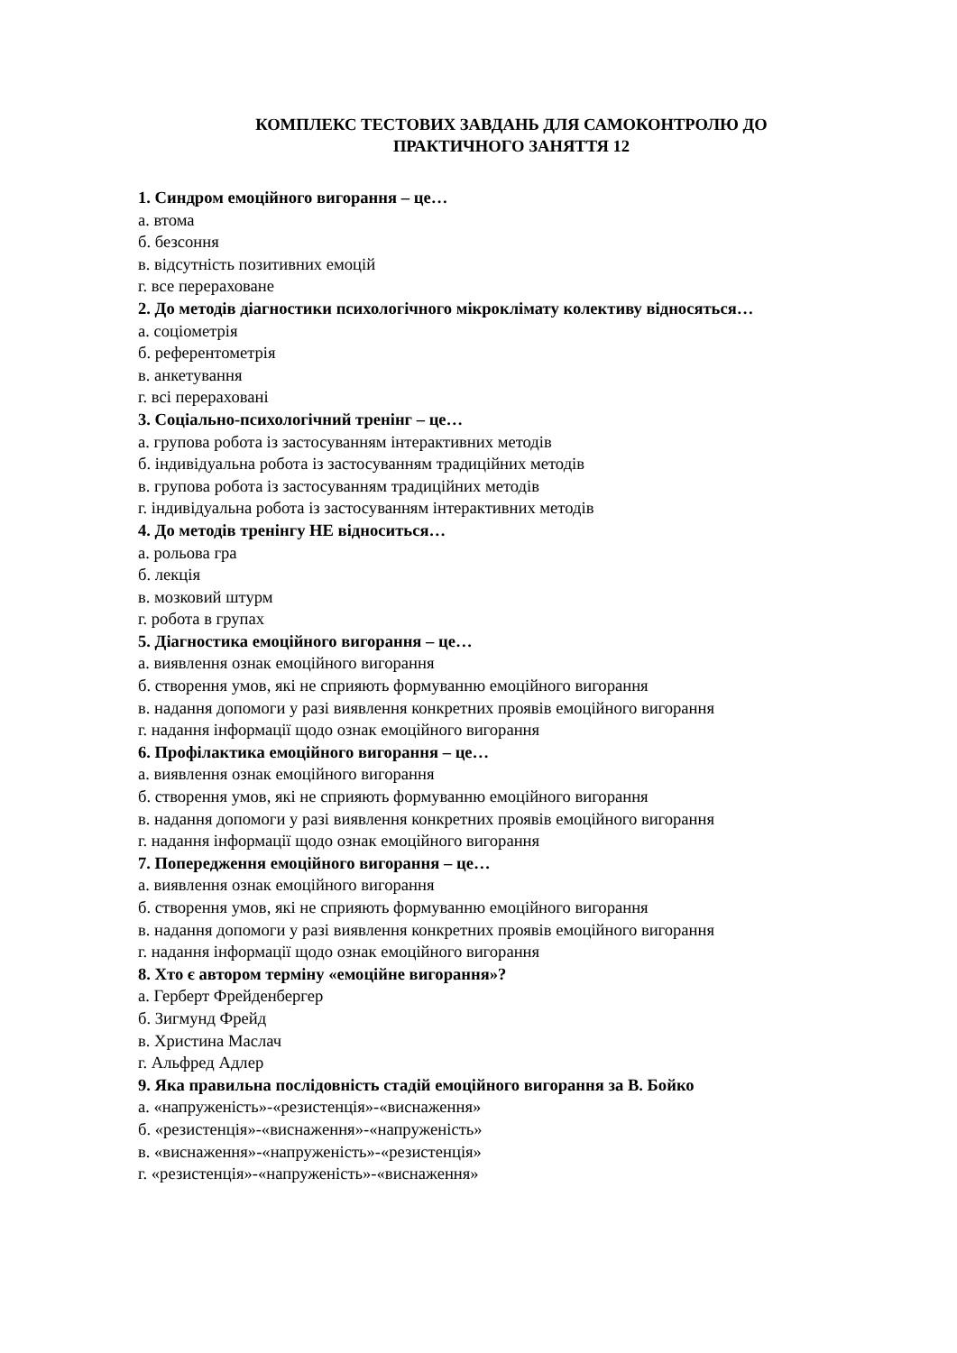КОМПЛЕКС ТЕСТОВИХ ЗАВДАНЬ ДЛЯ САМОКОНТРОЛЮ ДО
ПРАКТИЧНОГО ЗАНЯТТЯ 12
1. Синдром емоційного вигорання – це…
а. втома
б. безсоння
в. відсутність позитивних емоцій
г. все перераховане
2. До методів діагностики психологічного мікроклімату колективу відносяться…
а. соціометрія
б. референтометрія
в. анкетування
г. всі перераховані
3. Соціально-психологічний тренінг – це…
а. групова робота із застосуванням інтерактивних методів
б. індивідуальна робота із застосуванням традиційних методів
в. групова робота із застосуванням традиційних методів
г. індивідуальна робота із застосуванням інтерактивних методів
4. До методів тренінгу НЕ відноситься…
а. рольова гра
б. лекція
в. мозковий штурм
г. робота в групах
5. Діагностика емоційного вигорання – це…
а. виявлення ознак емоційного вигорання
б. створення умов, які не сприяють формуванню емоційного вигорання
в. надання допомоги у разі виявлення конкретних проявів емоційного вигорання
г. надання інформації щодо ознак емоційного вигорання
6. Профілактика емоційного вигорання – це…
а. виявлення ознак емоційного вигорання
б. створення умов, які не сприяють формуванню емоційного вигорання
в. надання допомоги у разі виявлення конкретних проявів емоційного вигорання
г. надання інформації щодо ознак емоційного вигорання
7. Попередження емоційного вигорання – це…
а. виявлення ознак емоційного вигорання
б. створення умов, які не сприяють формуванню емоційного вигорання
в. надання допомоги у разі виявлення конкретних проявів емоційного вигорання
г. надання інформації щодо ознак емоційного вигорання
8. Хто є автором терміну «емоційне вигорання»?
а. Герберт Фрейденбергер
б. Зигмунд Фрейд
в. Христина Маслач
г. Альфред Адлер
9. Яка правильна послідовність стадій емоційного вигорання за В. Бойко
а. «напруженість»-«резистенція»-«виснаження»
б. «резистенція»-«виснаження»-«напруженість»
в. «виснаження»-«напруженість»-«резистенція»
г. «резистенція»-«напруженість»-«виснаження»